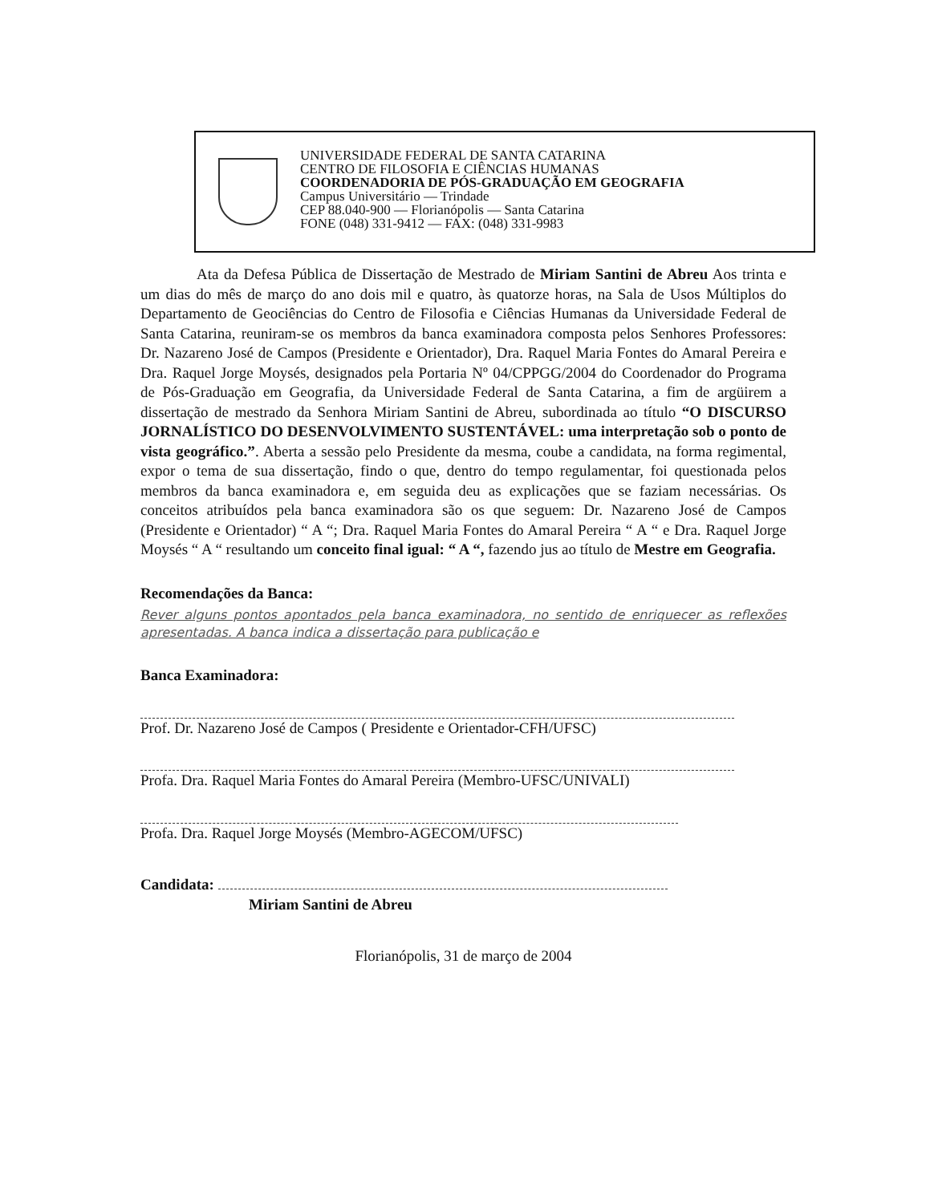UNIVERSIDADE FEDERAL DE SANTA CATARINA
CENTRO DE FILOSOFIA E CIÊNCIAS HUMANAS
COORDENADORIA DE PÓS-GRADUAÇÃO EM GEOGRAFIA
Campus Universitário — Trindade
CEP 88.040-900 — Florianópolis — Santa Catarina
FONE (048) 331-9412 — FAX: (048) 331-9983
Ata da Defesa Pública de Dissertação de Mestrado de Miriam Santini de Abreu Aos trinta e um dias do mês de março do ano dois mil e quatro, às quatorze horas, na Sala de Usos Múltiplos do Departamento de Geociências do Centro de Filosofia e Ciências Humanas da Universidade Federal de Santa Catarina, reuniram-se os membros da banca examinadora composta pelos Senhores Professores: Dr. Nazareno José de Campos (Presidente e Orientador), Dra. Raquel Maria Fontes do Amaral Pereira e Dra. Raquel Jorge Moysés, designados pela Portaria Nº 04/CPPGG/2004 do Coordenador do Programa de Pós-Graduação em Geografia, da Universidade Federal de Santa Catarina, a fim de argüirem a dissertação de mestrado da Senhora Miriam Santini de Abreu, subordinada ao título “O DISCURSO JORNALÍSTICO DO DESENVOLVIMENTO SUSTENTÁVEL: uma interpretação sob o ponto de vista geográfico.”. Aberta a sessão pelo Presidente da mesma, coube a candidata, na forma regimental, expor o tema de sua dissertação, findo o que, dentro do tempo regulamentar, foi questionada pelos membros da banca examinadora e, em seguida deu as explicações que se faziam necessárias. Os conceitos atribuídos pela banca examinadora são os que seguem: Dr. Nazareno José de Campos (Presidente e Orientador) “ A “; Dra. Raquel Maria Fontes do Amaral Pereira “ A “ e Dra. Raquel Jorge Moysés “ A “ resultando um conceito final igual: “ A “, fazendo jus ao título de Mestre em Geografia.
Recomendações da Banca:
Rever alguns pontos apontados pela banca examinadora, no sentido de enriquecer as reflexões apresentadas. A banca indica a dissertação para publicação e
Banca Examinadora:
Prof. Dr. Nazareno José de Campos ( Presidente e Orientador-CFH/UFSC)
Profa. Dra. Raquel Maria Fontes do Amaral Pereira (Membro-UFSC/UNIVALI)
Profa. Dra. Raquel Jorge Moysés (Membro-AGECOM/UFSC)
Candidata:
Miriam Santini de Abreu
Florianópolis, 31 de março de 2004